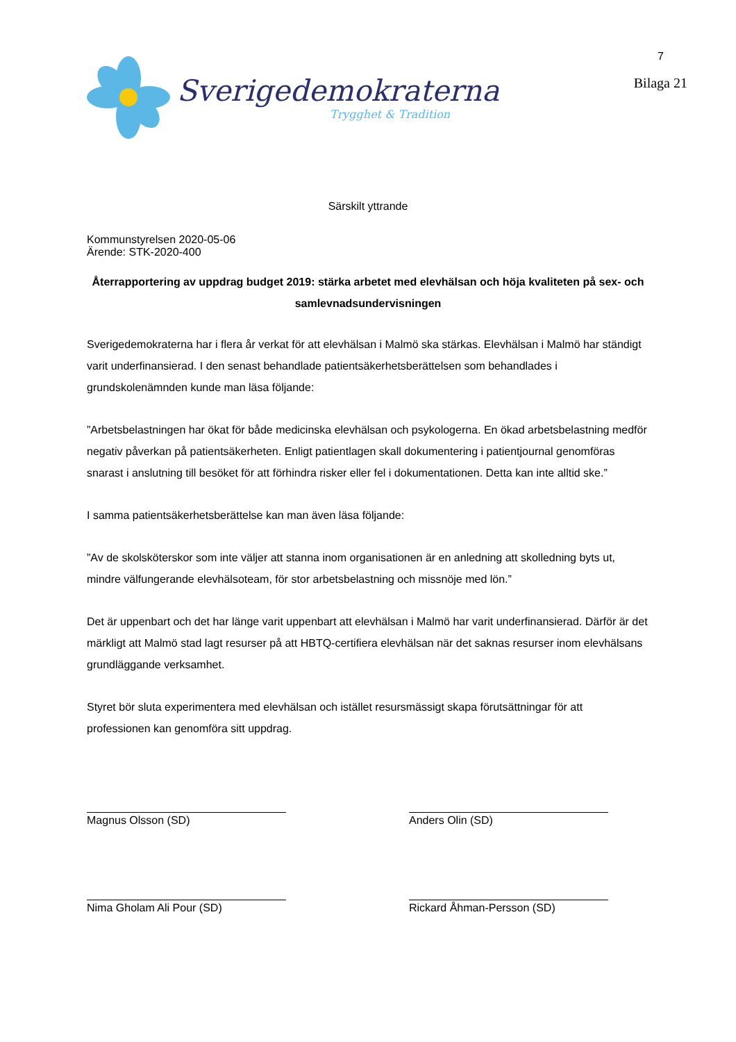Sverigedemokraterna
Trygghet & Tradition
7
Bilaga 21
Särskilt yttrande
Kommunstyrelsen 2020-05-06
Ärende: STK-2020-400
Återrapportering av uppdrag budget 2019: stärka arbetet med elevhälsan och höja kvaliteten på sex- och samlevnadsundervisningen
Sverigedemokraterna har i flera år verkat för att elevhälsan i Malmö ska stärkas. Elevhälsan i Malmö har ständigt varit underfinansierad. I den senast behandlade patientsäkerhetsberättelsen som behandlades i grundskolenämnden kunde man läsa följande:
”Arbetsbelastningen har ökat för både medicinska elevhälsan och psykologerna. En ökad arbetsbelastning medför negativ påverkan på patientsäkerheten. Enligt patientlagen skall dokumentering i patientjournal genomföras snarast i anslutning till besöket för att förhindra risker eller fel i dokumentationen. Detta kan inte alltid ske.”
I samma patientsäkerhetsberättelse kan man även läsa följande:
”Av de skolsköterskor som inte väljer att stanna inom organisationen är en anledning att skolledning byts ut, mindre välfungerande elevhälsoteam, för stor arbetsbelastning och missnöje med lön.”
Det är uppenbart och det har länge varit uppenbart att elevhälsan i Malmö har varit underfinansierad. Därför är det märkligt att Malmö stad lagt resurser på att HBTQ-certifiera elevhälsan när det saknas resurser inom elevhälsans grundläggande verksamhet.
Styret bör sluta experimentera med elevhälsan och istället resursmässigt skapa förutsättningar för att professionen kan genomföra sitt uppdrag.
Magnus Olsson (SD) Anders Olin (SD)
Nima Gholam Ali Pour (SD) Rickard Åhman-Persson (SD)